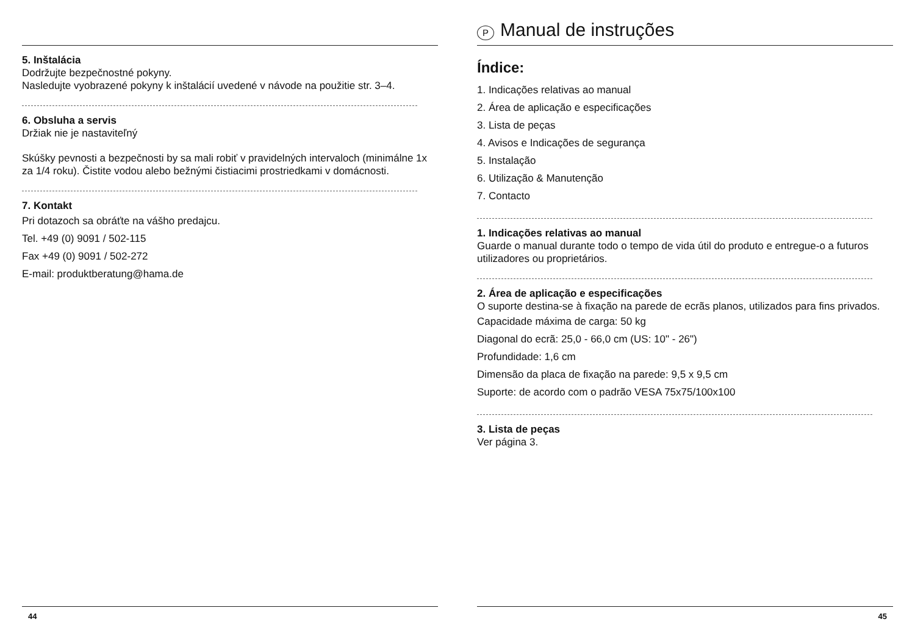5. Inštalácia
Dodržujte bezpečnostné pokyny.
Nasledujte vyobrazené pokyny k inštalácií uvedené v návode na použitie str. 3–4.
6. Obsluha a servis
Držiak nie je nastaviteľný
Skúšky pevnosti a bezpečnosti by sa mali robiť v pravidelných intervaloch (minimálne 1x za 1/4 roku). Čistite vodou alebo bežnými čistiacimi prostriedkami v domácnosti.
7. Kontakt
Pri dotazoch sa obráťte na vášho predajcu.
Tel. +49 (0) 9091 / 502-115
Fax +49 (0) 9091 / 502-272
E-mail: produktberatung@hama.de
44
P Manual de instruções
Índice:
1. Indicações relativas ao manual
2. Área de aplicação e especificações
3. Lista de peças
4. Avisos e Indicações de segurança
5. Instalação
6. Utilização & Manutenção
7. Contacto
1. Indicações relativas ao manual
Guarde o manual durante todo o tempo de vida útil do produto e entregue-o a futuros utilizadores ou proprietários.
2. Área de aplicação e especificações
O suporte destina-se à fixação na parede de ecrãs planos, utilizados para fins privados.
Capacidade máxima de carga: 50 kg
Diagonal do ecrã: 25,0 - 66,0 cm (US: 10" - 26")
Profundidade: 1,6 cm
Dimensão da placa de fixação na parede: 9,5 x 9,5 cm
Suporte: de acordo com o padrão VESA 75x75/100x100
3. Lista de peças
Ver página 3.
45